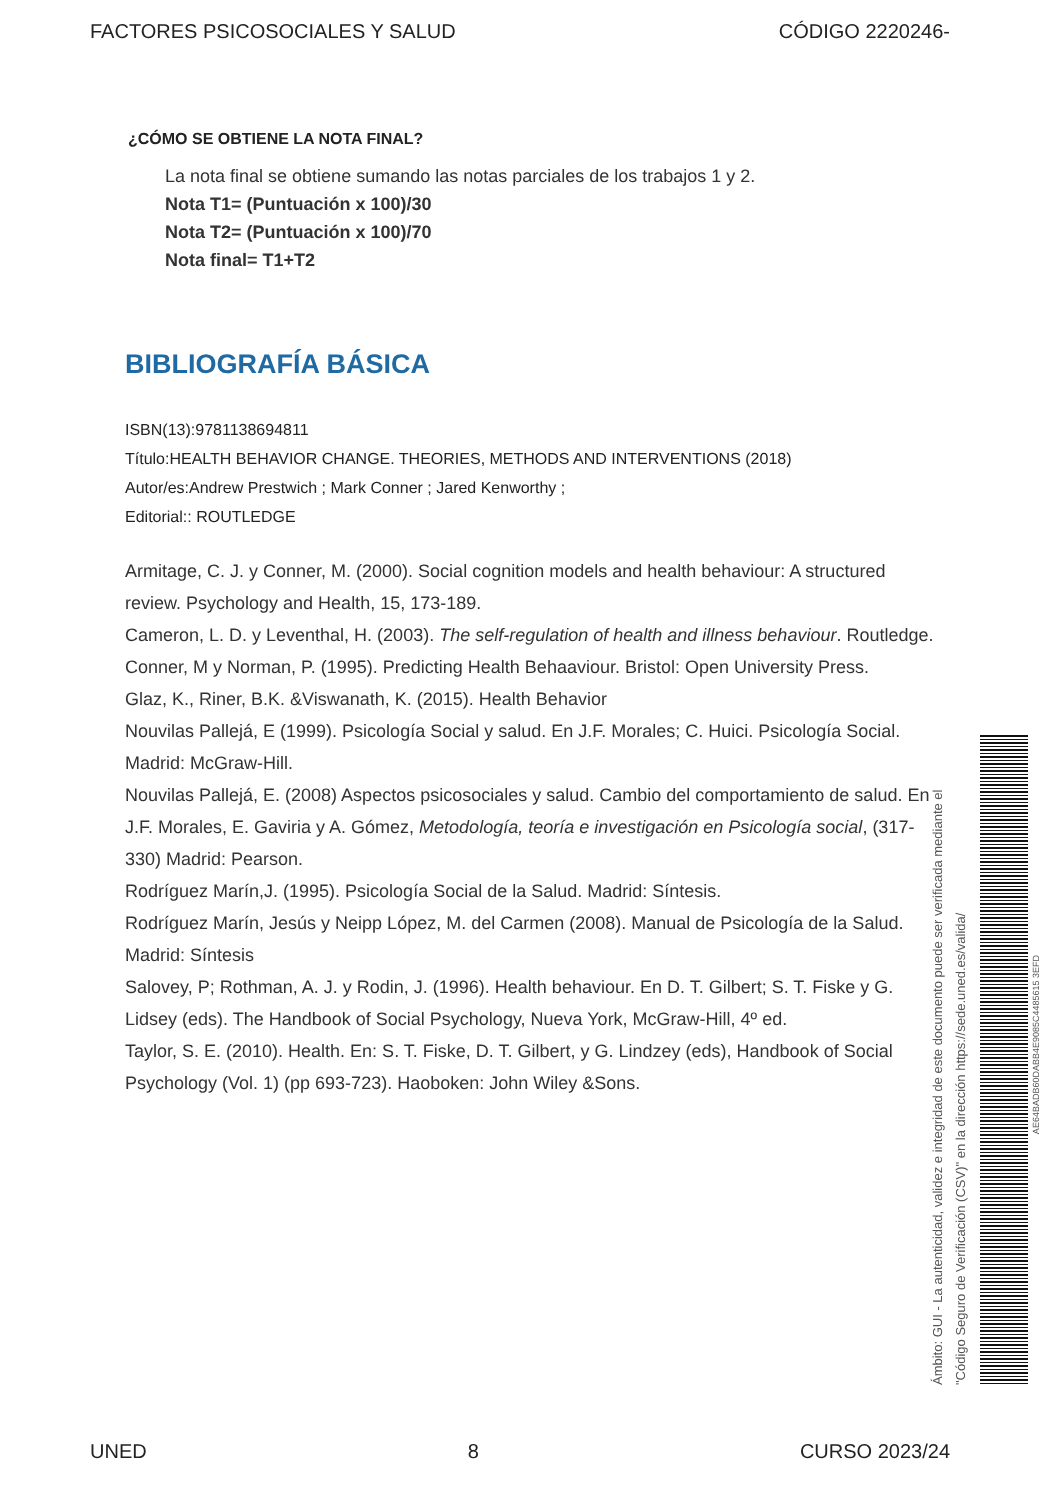FACTORES PSICOSOCIALES Y SALUD CÓDIGO 2220246-
¿CÓMO SE OBTIENE LA NOTA FINAL?
La nota final se obtiene sumando las notas parciales de los trabajos 1 y 2.
Nota T1= (Puntuación x 100)/30
Nota T2= (Puntuación x 100)/70
Nota final= T1+T2
BIBLIOGRAFÍA BÁSICA
ISBN(13):9781138694811
Título:HEALTH BEHAVIOR CHANGE. THEORIES, METHODS AND INTERVENTIONS (2018)
Autor/es:Andrew Prestwich ; Mark Conner ; Jared Kenworthy ;
Editorial:: ROUTLEDGE
Armitage, C. J. y Conner, M. (2000). Social cognition models and health behaviour: A structured review. Psychology and Health, 15, 173-189.
Cameron, L. D. y Leventhal, H. (2003). The self-regulation of health and illness behaviour. Routledge.
Conner, M y Norman, P. (1995). Predicting Health Behaaviour. Bristol: Open University Press.
Glaz, K., Riner, B.K. &Viswanath, K. (2015). Health Behavior
Nouvilas Pallejá, E (1999). Psicología Social y salud. En J.F. Morales; C. Huici. Psicología Social. Madrid: McGraw-Hill.
Nouvilas Pallejá, E. (2008) Aspectos psicosociales y salud. Cambio del comportamiento de salud. En J.F. Morales, E. Gaviria y A. Gómez, Metodología, teoría e investigación en Psicología social, (317-330) Madrid: Pearson.
Rodríguez Marín,J. (1995). Psicología Social de la Salud. Madrid: Síntesis.
Rodríguez Marín, Jesús y Neipp López, M. del Carmen (2008). Manual de Psicología de la Salud. Madrid: Síntesis
Salovey, P; Rothman, A. J. y Rodin, J. (1996). Health behaviour. En D. T. Gilbert; S. T. Fiske y G. Lidsey (eds). The Handbook of Social Psychology, Nueva York, McGraw-Hill, 4º ed.
Taylor, S. E. (2010). Health. En: S. T. Fiske, D. T. Gilbert, y G. Lindzey (eds), Handbook of Social Psychology (Vol. 1) (pp 693-723). Haoboken: John Wiley &Sons.
Ámbito: GUI - La autenticidad, validez e integridad de este documento puede ser verificada mediante el
"Código Seguro de Verificación (CSV)" en la dirección https://sede.uned.es/valida/
AE64BADB60DABB4E9085C4485615 3EFD
UNED 8 CURSO 2023/24